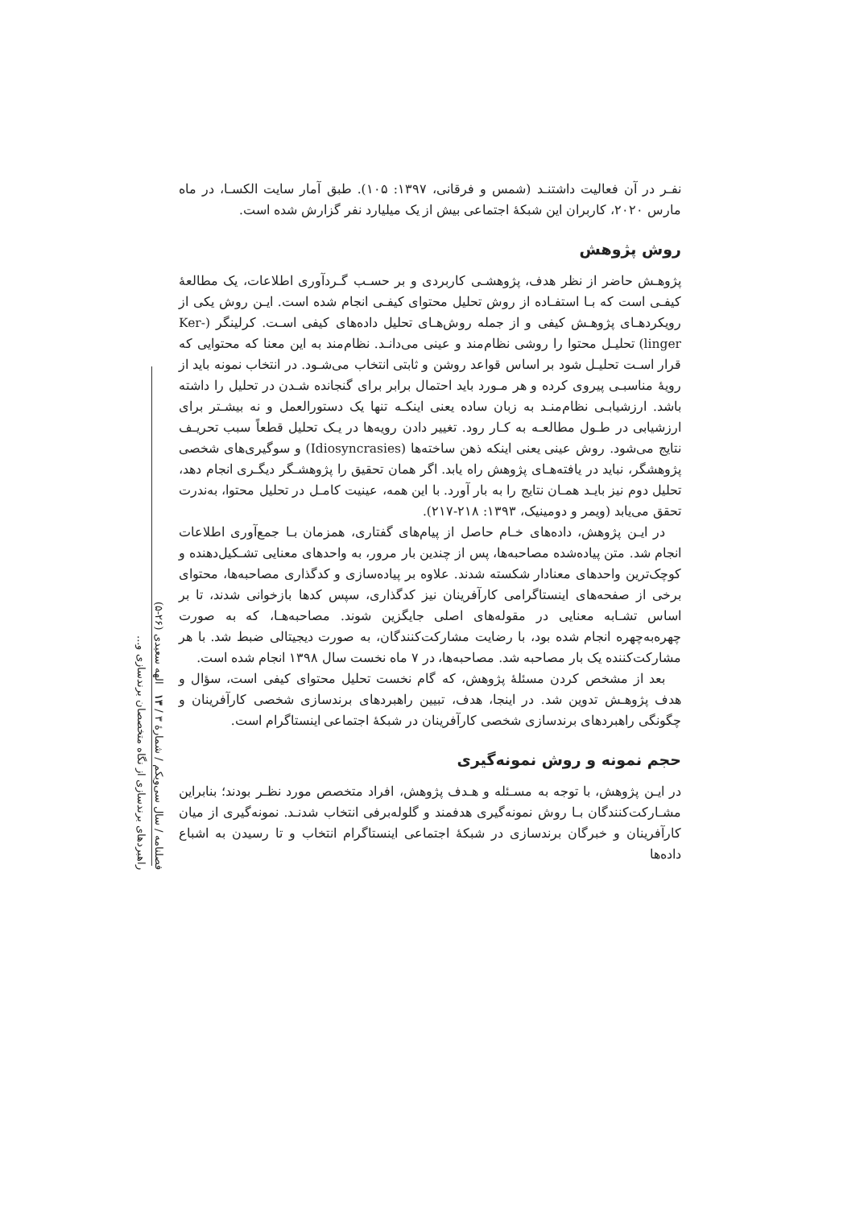فصلنامه / سال سی‌ویکم / شمارهٔ ۳ / ۱۳ الهه سعیدی (۲۶-۵)
راهبردهای برندسازی از نگاه متخصصان برندسازی و...
نفـر در آن فعالیت داشتنـد (شمس و فرقانی، ۱۳۹۷: ۱۰۵). طبق آمار سایت الکسـا، در ماه مارس ۲۰۲۰، کاربران این شبکهٔ اجتماعی بیش از یک میلیارد نفر گزارش شده است.
روش پژوهش
پژوهـش حاضر از نظر هدف، پژوهشـی کاربردی و بر حسـب گـردآوری اطلاعات، یک مطالعهٔ کیفـی است که بـا استفـاده از روش تحلیل محتوای کیفـی انجام شده است. ایـن روش یکی از رویکردهـای پژوهـش کیفی و از جمله روش‌هـای تحلیل داده‌های کیفی اسـت. کرلینگر (Ker-linger) تحلیـل محتوا را روشی نظام‌مند و عینی می‌دانـد. نظام‌مند به این معنا که محتوایی که قرار اسـت تحلیـل شود بر اساس قواعد روشن و ثابتی انتخاب می‌شـود. در انتخاب نمونه باید از رویهٔ مناسبـی پیروی کرده و هر مـورد باید احتمال برابر برای گنجانده شـدن در تحلیل را داشته باشد. ارزشیابـی نظام‌منـد به زبان ساده یعنی اینکـه تنها یک دستورالعمل و نه بیشـتر برای ارزشیابی در طـول مطالعـه به کـار رود. تغییر دادن رویه‌ها در یـک تحلیل قطعاً سبب تحریـف نتایج می‌شود. روش عینی یعنی اینکه ذهن ساخته‌ها (Idiosyncrasies) و سوگیری‌های شخصی پژوهشگر، نباید در یافته‌هـای پژوهش راه یابد. اگر همان تحقیق را پژوهشـگر دیگـری انجام دهد، تحلیل دوم نیز بایـد همـان نتایج را به بار آورد. با این همه، عینیت کامـل در تحلیل محتوا، به‌ندرت تحقق می‌یابد (ویمر و دومینیک، ۱۳۹۳: ۲۱۸-۲۱۷).
در ایـن پژوهش، داده‌های خـام حاصل از پیام‌های گفتاری، همزمان بـا جمع‌آوری اطلاعات انجام شد. متن پیاده‌شده مصاحبه‌ها، پس از چندین بار مرور، به واحدهای معنایی تشـکیل‌دهنده و کوچک‌ترین واحدهای معنادار شکسته شدند. علاوه بر پیاده‌سازی و کدگذاری مصاحبه‌ها، محتوای برخی از صفحه‌های اینستاگرامی کارآفرینان نیز کدگذاری، سپس کدها بازخوانی شدند، تا بر اساس تشـابه معنایی در مقوله‌های اصلی جایگزین شوند. مصاحبه‌هـا، که به صورت چهره‌به‌چهره انجام شده بود، با رضایت مشارکت‌کنندگان، به صورت دیجیتالی ضبط شد. با هر مشارکت‌کننده یک بار مصاحبه شد. مصاحبه‌ها، در ۷ ماه نخست سال ۱۳۹۸ انجام شده است.
بعد از مشخص کردن مسئلهٔ پژوهش، که گام نخست تحلیل محتوای کیفی است، سؤال و هدف پژوهـش تدوین شد. در اینجا، هدف، تبیین راهبردهای برندسازی شخصی کارآفرینان و چگونگی راهبردهای برندسازی شخصی کارآفرینان در شبکهٔ اجتماعی اینستاگرام است.
حجم نمونه و روش نمونه‌گیری
در ایـن پژوهش، با توجه به مسـئله و هـدف پژوهش، افراد متخصص مورد نظـر بودند؛ بنابراین مشـارکت‌کنندگان بـا روش نمونه‌گیری هدفمند و گلوله‌برفی انتخاب شدنـد. نمونه‌گیری از میان کارآفرینان و خبرگان برندسازی در شبکهٔ اجتماعی اینستاگرام انتخاب و تا رسیدن به اشباع داده‌ها